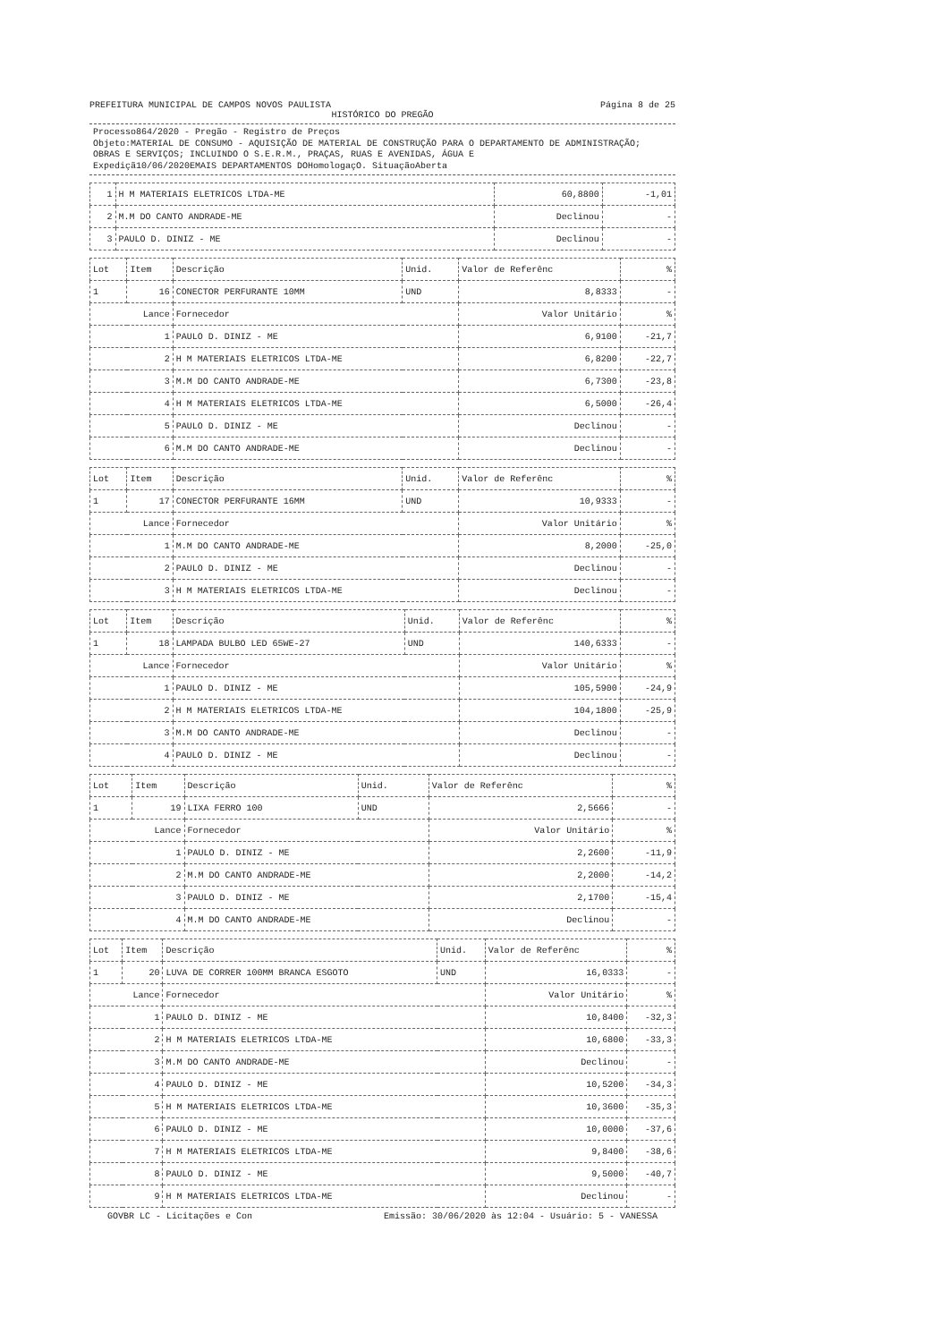PREFEITURA MUNICIPAL DE CAMPOS NOVOS PAULISTA Página 8 de 25
HISTÓRICO DO PREGÃO
Processo864/2020 - Pregão - Registro de Preços
Objeto:MATERIAL DE CONSUMO - AQUISIÇÃO DE MATERIAL DE CONSTRUÇÃO PARA O DEPARTAMENTO DE ADMINISTRAÇÃO; OBRAS E SERVIÇOS; INCLUINDO O S.E.R.M., PRAÇAS, RUAS E AVENIDAS, ÁGUA E
Expediçã10/06/2020EMAIS DEPARTAMENTOS DOHomologaçO. SituaçãoAberta
| 1 | H M MATERIAIS ELETRICOS LTDA-ME | 60,8800 | -1,01 |
| 2 | M.M DO CANTO ANDRADE-ME | Declinou | - |
| 3 | PAULO D. DINIZ - ME | Declinou | - |
| Lot | Item | Descrição | Unid. | Valor de Referênc | % |
| --- | --- | --- | --- | --- | --- |
| 1 | 16 | CONECTOR PERFURANTE 10MM | UND | 8,8333 | - |
| Lance | | Fornecedor | | Valor Unitário | % |
| 1 | | PAULO D. DINIZ - ME | | 6,9100 | -21,7 |
| 2 | | H M MATERIAIS ELETRICOS LTDA-ME | | 6,8200 | -22,7 |
| 3 | | M.M DO CANTO ANDRADE-ME | | 6,7300 | -23,8 |
| 4 | | H M MATERIAIS ELETRICOS LTDA-ME | | 6,5000 | -26,4 |
| 5 | | PAULO D. DINIZ - ME | | Declinou | - |
| 6 | | M.M DO CANTO ANDRADE-ME | | Declinou | - |
| Lot | Item | Descrição | Unid. | Valor de Referênc | % |
| --- | --- | --- | --- | --- | --- |
| 1 | 17 | CONECTOR PERFURANTE 16MM | UND | 10,9333 | - |
| Lance | | Fornecedor | | Valor Unitário | % |
| 1 | | M.M DO CANTO ANDRADE-ME | | 8,2000 | -25,0 |
| 2 | | PAULO D. DINIZ - ME | | Declinou | - |
| 3 | | H M MATERIAIS ELETRICOS LTDA-ME | | Declinou | - |
| Lot | Item | Descrição | Unid. | Valor de Referênc | % |
| --- | --- | --- | --- | --- | --- |
| 1 | 18 | LAMPADA BULBO LED 65WE-27 | UND | 140,6333 | - |
| Lance | | Fornecedor | | Valor Unitário | % |
| 1 | | PAULO D. DINIZ - ME | | 105,5900 | -24,9 |
| 2 | | H M MATERIAIS ELETRICOS LTDA-ME | | 104,1800 | -25,9 |
| 3 | | M.M DO CANTO ANDRADE-ME | | Declinou | - |
| 4 | | PAULO D. DINIZ - ME | | Declinou | - |
| Lot | Item | Descrição | Unid. | Valor de Referênc | % |
| --- | --- | --- | --- | --- | --- |
| 1 | 19 | LIXA FERRO 100 | UND | 2,5666 | - |
| Lance | | Fornecedor | | Valor Unitário | % |
| 1 | | PAULO D. DINIZ - ME | | 2,2600 | -11,9 |
| 2 | | M.M DO CANTO ANDRADE-ME | | 2,2000 | -14,2 |
| 3 | | PAULO D. DINIZ - ME | | 2,1700 | -15,4 |
| 4 | | M.M DO CANTO ANDRADE-ME | | Declinou | - |
| Lot | Item | Descrição | Unid. | Valor de Referênc | % |
| --- | --- | --- | --- | --- | --- |
| 1 | 20 | LUVA DE CORRER 100MM BRANCA ESGOTO | UND | 16,0333 | - |
| Lance | | Fornecedor | | Valor Unitário | % |
| 1 | | PAULO D. DINIZ - ME | | 10,8400 | -32,3 |
| 2 | | H M MATERIAIS ELETRICOS LTDA-ME | | 10,6800 | -33,3 |
| 3 | | M.M DO CANTO ANDRADE-ME | | Declinou | - |
| 4 | | PAULO D. DINIZ - ME | | 10,5200 | -34,3 |
| 5 | | H M MATERIAIS ELETRICOS LTDA-ME | | 10,3600 | -35,3 |
| 6 | | PAULO D. DINIZ - ME | | 10,0000 | -37,6 |
| 7 | | H M MATERIAIS ELETRICOS LTDA-ME | | 9,8400 | -38,6 |
| 8 | | PAULO D. DINIZ - ME | | 9,5000 | -40,7 |
| 9 | | H M MATERIAIS ELETRICOS LTDA-ME | | Declinou | - |
GOVBR LC - Licitações e Con Emissão: 30/06/2020 às 12:04 - Usuário: 5 - VANESSA